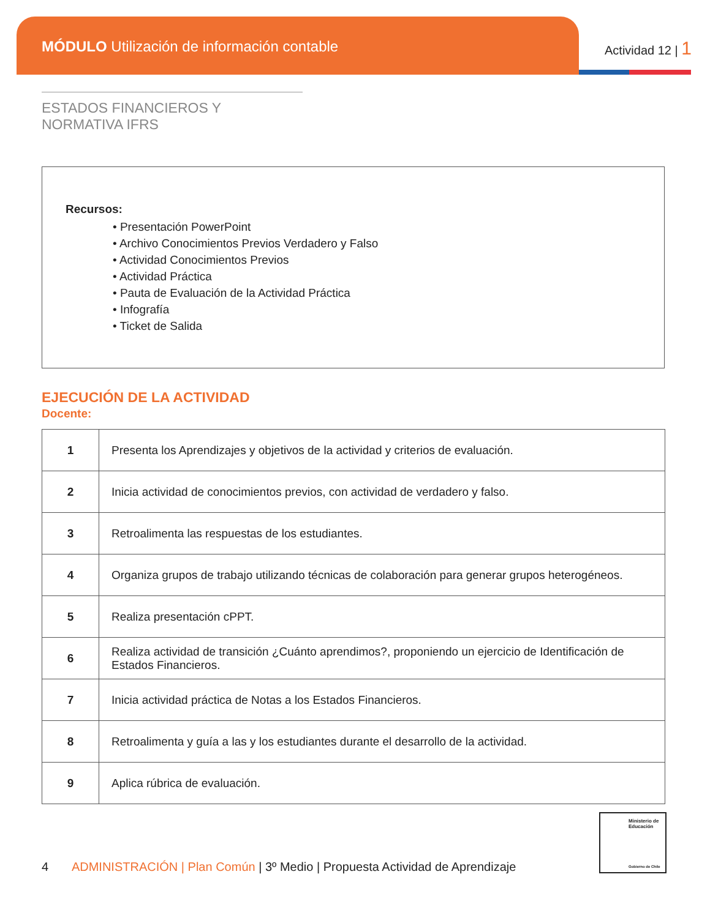MÓDULO Utilización de información contable
Actividad 12 | 1
ESTADOS FINANCIEROS Y NORMATIVA IFRS
Recursos:
• Presentación PowerPoint
• Archivo Conocimientos Previos Verdadero y Falso
• Actividad Conocimientos Previos
• Actividad Práctica
• Pauta de Evaluación de la Actividad Práctica
• Infografía
• Ticket de Salida
EJECUCIÓN DE LA ACTIVIDAD
Docente:
| 1 | Presenta los Aprendizajes y objetivos de la actividad y criterios de evaluación. |
| 2 | Inicia actividad de conocimientos previos, con actividad de verdadero y falso. |
| 3 | Retroalimenta las respuestas de los estudiantes. |
| 4 | Organiza grupos de trabajo utilizando técnicas de colaboración para generar grupos heterogéneos. |
| 5 | Realiza presentación cPPT. |
| 6 | Realiza actividad de transición ¿Cuánto aprendimos?, proponiendo un ejercicio de Identificación de Estados Financieros. |
| 7 | Inicia actividad práctica de Notas a los Estados Financieros. |
| 8 | Retroalimenta y guía a las y los estudiantes durante el desarrollo de la actividad. |
| 9 | Aplica rúbrica de evaluación. |
Ministerio de Educación
Gobierno de Chile
4 ADMINISTRACIÓN | Plan Común | 3º Medio | Propuesta Actividad de Aprendizaje